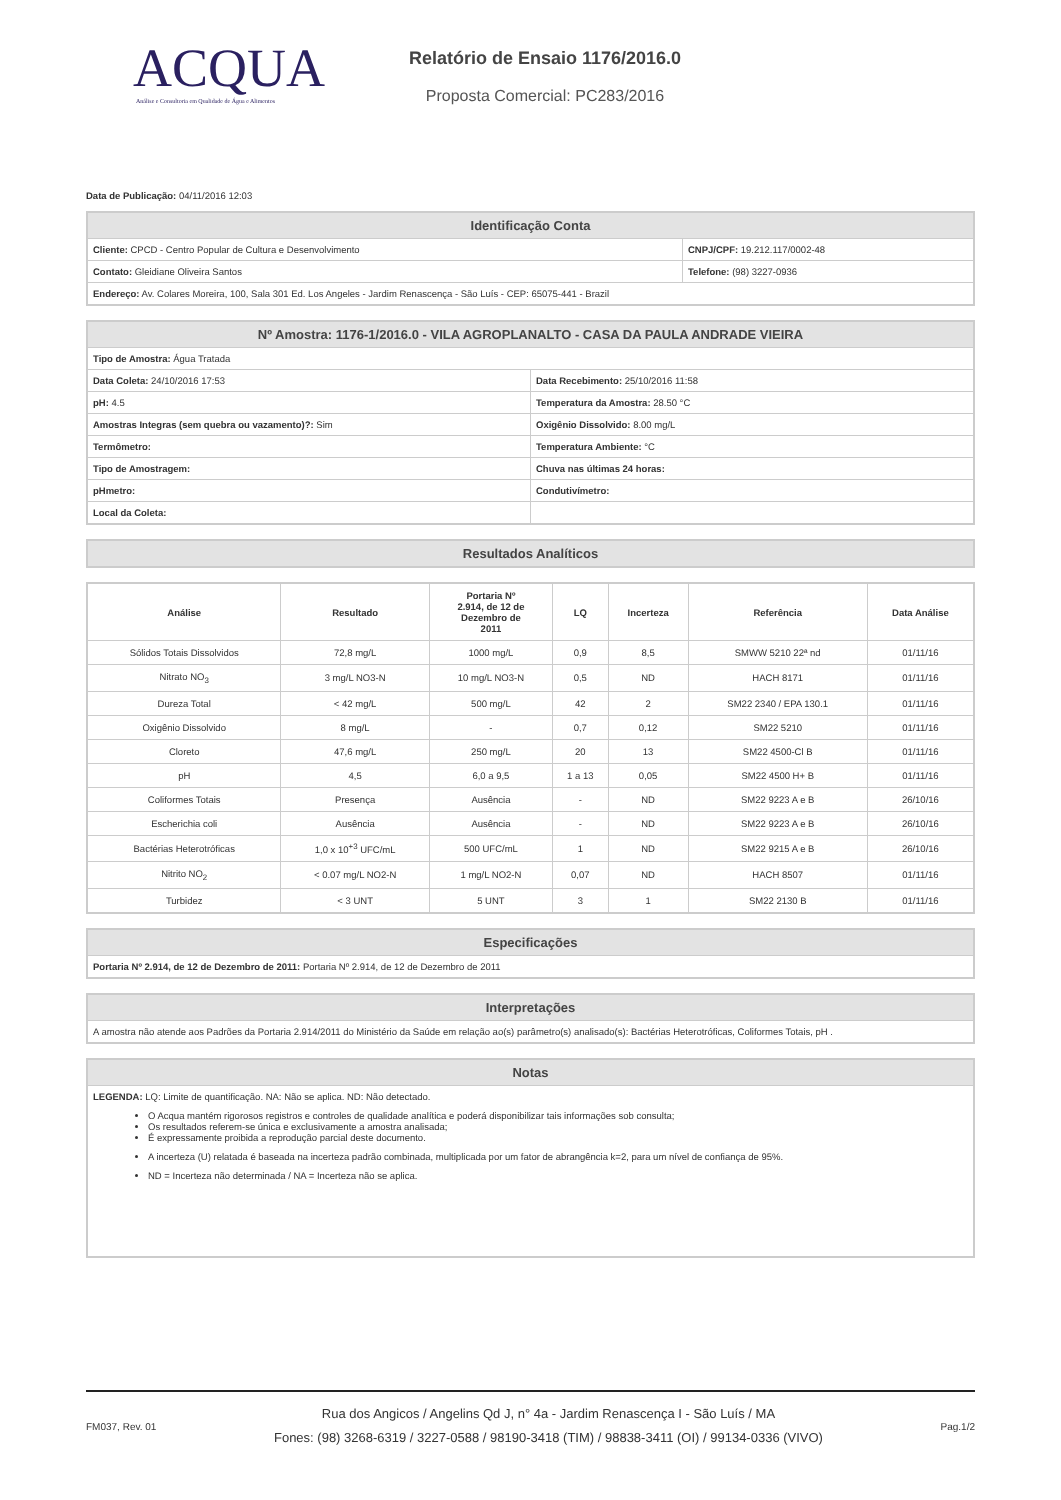ACQUA
Análise e Consultoria em Qualidade de Água e Alimentos
Relatório de Ensaio 1176/2016.0
Proposta Comercial: PC283/2016
Data de Publicação: 04/11/2016 12:03
| Identificação Conta | |
| --- | --- |
| Cliente: CPCD - Centro Popular de Cultura e Desenvolvimento | CNPJ/CPF: 19.212.117/0002-48 |
| Contato: Gleidiane Oliveira Santos | Telefone: (98) 3227-0936 |
| Endereço: Av. Colares Moreira, 100, Sala 301 Ed. Los Angeles - Jardim Renascença - São Luís - CEP: 65075-441 - Brazil | |
| Nº Amostra: 1176-1/2016.0 - VILA AGROPLANALTO - CASA DA PAULA ANDRADE VIEIRA | |
| --- | --- |
| Tipo de Amostra: Água Tratada | |
| Data Coleta: 24/10/2016 17:53 | Data Recebimento: 25/10/2016 11:58 |
| pH: 4.5 | Temperatura da Amostra: 28.50 °C |
| Amostras Integras (sem quebra ou vazamento)?: Sim | Oxigênio Dissolvido: 8.00 mg/L |
| Termômetro: | Temperatura Ambiente: °C |
| Tipo de Amostragem: | Chuva nas últimas 24 horas: |
| pHmetro: | Condutivímetro: |
| Local da Coleta: | |
| Resultados Analíticos |
| --- |
| Análise | Resultado | Portaria Nº 2.914, de 12 de Dezembro de 2011 | LQ | Incerteza | Referência | Data Análise |
| --- | --- | --- | --- | --- | --- | --- |
| Sólidos Totais Dissolvidos | 72,8 mg/L | 1000 mg/L | 0,9 | 8,5 | SMWW 5210 22ª nd | 01/11/16 |
| Nitrato NO<sub>3</sub> | 3 mg/L NO3-N | 10 mg/L NO3-N | 0,5 | ND | HACH 8171 | 01/11/16 |
| Dureza Total | < 42 mg/L | 500 mg/L | 42 | 2 | SM22 2340 / EPA 130.1 | 01/11/16 |
| Oxigênio Dissolvido | 8 mg/L | - | 0,7 | 0,12 | SM22 5210 | 01/11/16 |
| Cloreto | 47,6 mg/L | 250 mg/L | 20 | 13 | SM22 4500-Cl B | 01/11/16 |
| pH | 4,5 | 6,0 a 9,5 | 1 a 13 | 0,05 | SM22 4500 H+ B | 01/11/16 |
| Coliformes Totais | Presença | Ausência | - | ND | SM22 9223 A e B | 26/10/16 |
| Escherichia coli | Ausência | Ausência | - | ND | SM22 9223 A e B | 26/10/16 |
| Bactérias Heterotróficas | 1,0 x 10<sup>+3</sup> UFC/mL | 500 UFC/mL | 1 | ND | SM22 9215 A e B | 26/10/16 |
| Nitrito NO<sub>2</sub> | < 0.07 mg/L NO2-N | 1 mg/L NO2-N | 0,07 | ND | HACH 8507 | 01/11/16 |
| Turbidez | < 3 UNT | 5 UNT | 3 | 1 | SM22 2130 B | 01/11/16 |
| Especificações |
| --- |
| Portaria Nº 2.914, de 12 de Dezembro de 2011: Portaria Nº 2.914, de 12 de Dezembro de 2011 |
| Interpretações |
| --- |
| A amostra não atende aos Padrões da Portaria 2.914/2011 do Ministério da Saúde em relação ao(s) parâmetro(s) analisado(s): Bactérias Heterotróficas, Coliformes Totais, pH . |
| Notas |
| --- |
| LEGENDA: LQ: Limite de quantificação. NA: Não se aplica. ND: Não detectado. O Acqua mantém rigorosos registros e controles de qualidade analítica e poderá disponibilizar tais informações sob consulta; Os resultados referem-se única e exclusivamente a amostra analisada; É expressamente proibida a reprodução parcial deste documento. A incerteza (U) relatada é baseada na incerteza padrão combinada, multiplicada por um fator de abrangência k=2, para um nível de confiança de 95%. ND = Incerteza não determinada / NA = Incerteza não se aplica. |
FM037, Rev. 01
Rua dos Angicos / Angelins Qd J, n° 4a - Jardim Renascença I - São Luís / MA
Fones: (98) 3268-6319 / 3227-0588 / 98190-3418 (TIM) / 98838-3411 (OI) / 99134-0336 (VIVO)
Pag.1/2